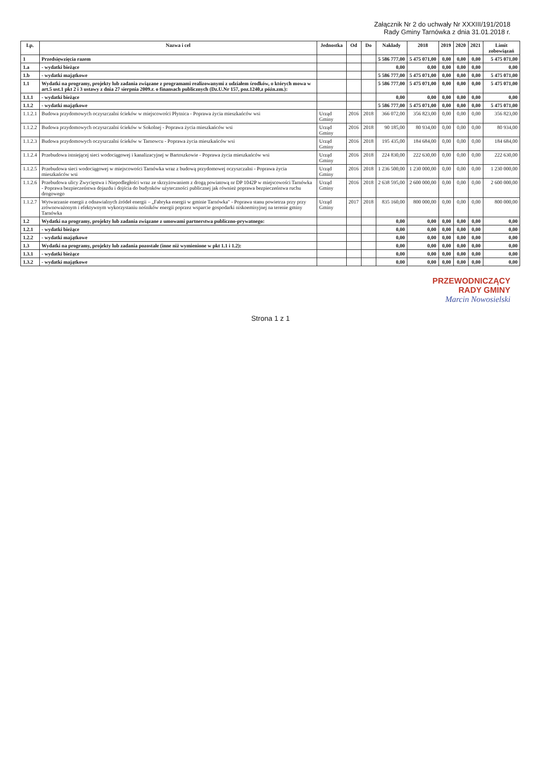Załącznik Nr 2 do uchwały Nr XXXIII/191/2018
Rady Gminy Tarnówka z dnia 31.01.2018 r.
| Lp. | Nazwa i cel | Jednostka | Od | Do | Nakłady | 2018 | 2019 | 2020 | 2021 | Limit zobowiązań |
| --- | --- | --- | --- | --- | --- | --- | --- | --- | --- | --- |
| 1 | Przedsięwzięcia razem | | | | 5 586 777,00 | 5 475 071,00 | 0,00 | 0,00 | 0,00 | 5 475 071,00 |
| 1.a | - wydatki bieżące | | | | 0,00 | 0,00 | 0,00 | 0,00 | 0,00 | 0,00 |
| 1.b | - wydatki majątkowe | | | | 5 586 777,00 | 5 475 071,00 | 0,00 | 0,00 | 0,00 | 5 475 071,00 |
| 1.1 | Wydatki na programy, projekty lub zadania związane z programami realizowanymi z udziałem środków, o których mowa w art.5 ust.1 pkt 2 i 3 ustawy z dnia 27 sierpnia 2009.r. o finansach publicznych (Dz.U.Nr 157, poz.1240,z późn.zm.): | | | | 5 586 777,00 | 5 475 071,00 | 0,00 | 0,00 | 0,00 | 5 475 071,00 |
| 1.1.1 | - wydatki bieżące | | | | 0,00 | 0,00 | 0,00 | 0,00 | 0,00 | 0,00 |
| 1.1.2 | - wydatki majątkowe | | | | 5 586 777,00 | 5 475 071,00 | 0,00 | 0,00 | 0,00 | 5 475 071,00 |
| 1.1.2.1 | Budowa przydomowych oczyszczalni ścieków w miejscowości Płytnica - Poprawa życia mieszkańców wsi | Urząd Gminy | 2016 | 2018 | 366 072,00 | 356 823,00 | 0,00 | 0,00 | 0,00 | 356 823,00 |
| 1.1.2.2 | Budowa przydomowych oczyszczalni ścieków w Sokolnej - Poprawa życia mieszkańców wsi | Urząd Gminy | 2016 | 2018 | 90 185,00 | 80 934,00 | 0,00 | 0,00 | 0,00 | 80 934,00 |
| 1.1.2.3 | Budowa przydomowych oczyszczalni ścieków w Tarnowcu - Poprawa życia mieszkańców wsi | Urząd Gminy | 2016 | 2018 | 195 435,00 | 184 684,00 | 0,00 | 0,00 | 0,00 | 184 684,00 |
| 1.1.2.4 | Przebudowa istniejącej sieci wodociągowej i kanalizacyjnej w Bartoszkowie - Poprawa życia mieszkańców wsi | Urząd Gminy | 2016 | 2018 | 224 830,00 | 222 630,00 | 0,00 | 0,00 | 0,00 | 222 630,00 |
| 1.1.2.5 | Przebudowa sieci wodociągowej w miejscowości Tarnówka wraz z budową przydomowej oczyszczalni - Poprawa życia mieszkańców wsi | Urząd Gminy | 2016 | 2018 | 1 236 500,00 | 1 230 000,00 | 0,00 | 0,00 | 0,00 | 1 230 000,00 |
| 1.1.2.6 | Przebudowa ulicy Zwycięstwa i Niepodległości wraz ze skrzyżowaniem z drogą powiatową nr DP 1042P w miejscowości Tarnówka - Poprawa bezpieczeństwa dojazdu i dojścia do budynków użyteczności publicznej jak również poprawa bezpieczeństwa ruchu drogowego | Urząd Gminy | 2016 | 2018 | 2 638 595,00 | 2 600 000,00 | 0,00 | 0,00 | 0,00 | 2 600 000,00 |
| 1.1.2.7 | Wytwarzanie energii z odnawialnych źródeł energii – „Fabryka energii w gminie Tarnówka" - Poprawa stanu powietrza przy przy zrównoważonym i efektywnym wykorzystaniu nośników energii poprzez wsparcie gospodarki niskoemisyjnej na terenie gminy Tarnówka | Urząd Gminy | 2017 | 2018 | 835 160,00 | 800 000,00 | 0,00 | 0,00 | 0,00 | 800 000,00 |
| 1.2 | Wydatki na programy, projekty lub zadania związane z umowami partnerstwa publiczno-prywatnego: | | | | 0,00 | 0,00 | 0,00 | 0,00 | 0,00 | 0,00 |
| 1.2.1 | - wydatki bieżące | | | | 0,00 | 0,00 | 0,00 | 0,00 | 0,00 | 0,00 |
| 1.2.2 | - wydatki majątkowe | | | | 0,00 | 0,00 | 0,00 | 0,00 | 0,00 | 0,00 |
| 1.3 | Wydatki na programy, projekty lub zadania pozostałe (inne niż wymienione w pkt 1.1 i 1.2): | | | | 0,00 | 0,00 | 0,00 | 0,00 | 0,00 | 0,00 |
| 1.3.1 | - wydatki bieżące | | | | 0,00 | 0,00 | 0,00 | 0,00 | 0,00 | 0,00 |
| 1.3.2 | - wydatki majątkowe | | | | 0,00 | 0,00 | 0,00 | 0,00 | 0,00 | 0,00 |
PRZEWODNICZĄCY
RADY GMINY
Marcin Nowosielski
Strona 1 z 1